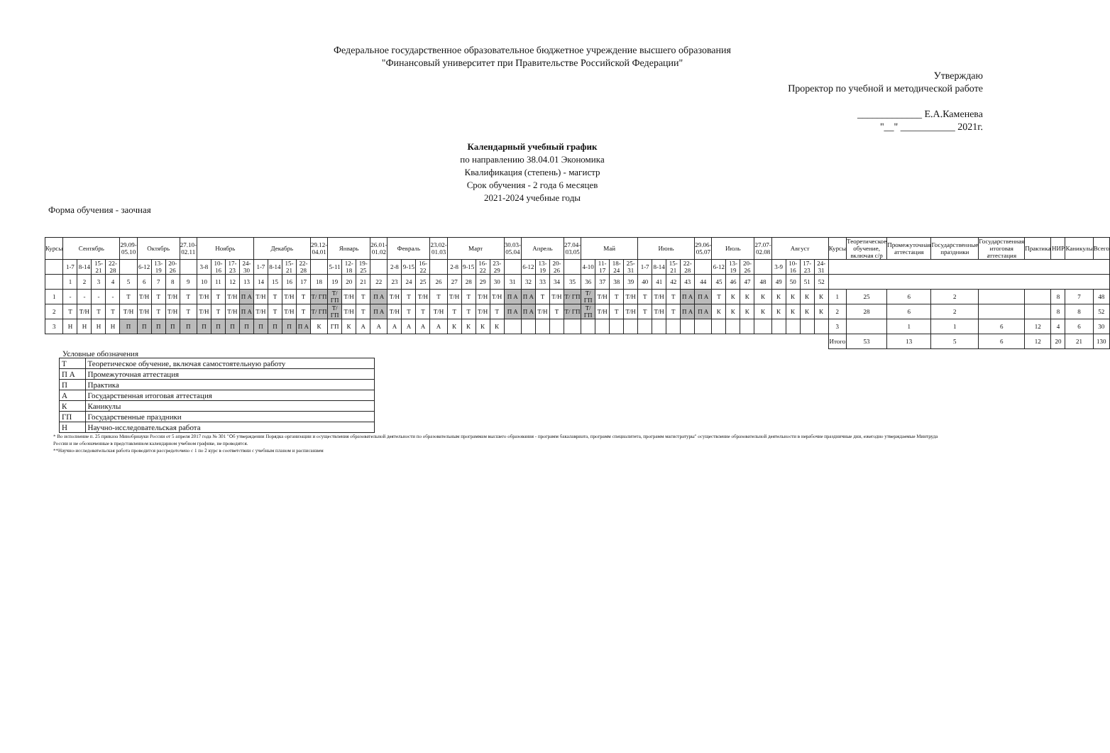Федеральное государственное образовательное бюджетное учреждение высшего образования
"Финансовый университет при Правительстве Российской Федерации"
Утверждаю
Проректор по учебной и методической работе
_____________ Е.А.Каменева
"__" ___________ 2021г.
Календарный учебный график
по направлению 38.04.01 Экономика
Квалификация (степень) - магистр
Срок обучения - 2 года 6 месяцев
2021-2024 учебные годы
Форма обучения - заочная
| Курсы | Сентябрь | | | | 29.09-05.10 | Октябрь | | | 27.10-02.11 | Ноябрь | | | | Декабрь | | | | 29.12-04.01 | Январь | | | 26.01-01.02 | Февраль | | | 23.02-01.03 | Март | | | | 30.03-05.04 | Апрель | | | 27.04-03.05 | Май | | | | Июнь | | | | 29.06-05.07 | Июль | | | 27.07-02.08 | Август | | | | Курсы | Теоретическое обучение, включая с/р | Промежуточная аттестация | Государственные праздники | Государственная итоговая аттестация | Практика | НИР | Каникулы | Всего |
| --- | --- | --- | --- | --- | --- | --- | --- | --- | --- | --- | --- | --- | --- | --- | --- | --- | --- | --- | --- | --- | --- | --- | --- | --- | --- | --- | --- | --- | --- | --- | --- | --- | --- | --- | --- | --- | --- | --- | --- | --- | --- | --- | --- | --- | --- | --- | --- | --- | --- | --- | --- | --- | --- | --- | --- | --- | --- | --- | --- | --- | --- |
| | 1-7 | 8-14 | 15-21 | 22-28 | | 6-12 | 13-19 | 20-26 | | 3-8 | 10-16 | 17-23 | 24-30 | 1-7 | 8-14 | 15-21 | 22-28 | | 5-11 | 12-18 | 19-25 | | 2-8 | 9-15 | 16-22 | | 2-8 | 9-15 | 16-22 | 23-29 | | 6-12 | 13-19 | 20-26 | | 4-10 | 11-17 | 18-24 | 25-31 | 1-7 | 8-14 | 15-21 | 22-28 | | 6-12 | 13-19 | 20-26 | | 3-9 | 10-16 | 17-23 | 24-31 | | | | | | | | | |
| | 1 | 2 | 3 | 4 | 5 | 6 | 7 | 8 | 9 | 10 | 11 | 12 | 13 | 14 | 15 | 16 | 17 | 18 | 19 | 20 | 21 | 22 | 23 | 24 | 25 | 26 | 27 | 28 | 29 | 30 | 31 | 32 | 33 | 34 | 35 | 36 | 37 | 38 | 39 | 40 | 41 | 42 | 43 | 44 | 45 | 46 | 47 | 48 | 49 | 50 | 51 | 52 | | | | | | | | | |
| 1 | - | - | - | - | Т | Т/Н | Т | Т/Н | Т | Т/Н | Т | Т/Н | П А | Т/Н | Т | Т/Н | Т | Т/ ГП | Т/ ГП | Т/Н | Т | П А | Т/Н | Т | Т/Н | Т | Т/Н | Т | Т/Н | Т/Н | П А | П А | Т | Т/Н | Т/ ГП | Т/ ГП | Т/Н | Т | Т/Н | Т | Т/Н | Т | П А | П А | Т | К | К | К | К | К | К | К | 1 | 25 | 6 | 2 | | | 8 | 7 | 48 |
| 2 | Т | Т/Н | Т | Т | Т/Н | Т/Н | Т | Т/Н | Т | Т/Н | Т | Т/Н | П А | Т/Н | Т | Т/Н | Т | Т/ ГП | Т/ ГП | Т/Н | Т | П А | Т/Н | Т | Т | Т/Н | Т | Т | Т/Н | Т | П А | П А | Т/Н | Т | Т/ ГП | Т/ ГП | Т/Н | Т | Т/Н | Т | Т/Н | Т | П А | П А | К | К | К | К | К | К | К | К | 2 | 28 | 6 | 2 | | | 8 | 8 | 52 |
| 3 | Н | Н | Н | Н | П | П | П | П | П | П | П | П | П | П | П | П | П А | К | ГП | К | А | А | А | А | А | А | К | К | К | К | | | | | | | | | | | | | | | | | | | | | | | 3 | | 1 | 1 | 6 | 12 | 4 | 6 | 30 |
| | | | | | | | | | | | | | | | | | | | | | | | | | | | | | | | | | | | | | | | | | | | | | | | | | | | | | Итого | 53 | 13 | 5 | 6 | 12 | 20 | 21 | 130 |
Условные обозначения
| Т | Теоретическое обучение, включая самостоятельную работу |
| П А | Промежуточная аттестация |
| П | Практика |
| А | Государственная итоговая аттестация |
| К | Каникулы |
| ГП | Государственные праздники |
| Н | Научно-исследовательская работа |
* Во исполнение п. 25 приказа Минобрнауки России от 5 апреля 2017 года № 301 "Об утверждении Порядка организации и осуществления образовательной деятельности по образовательным программам высшего образования - программ бакалавриата, программ специалитета, программ магистратуры" осуществление образовательной деятельности в нерабочие праздничные дни, ежегодно утверждаемые Минтруда России и не обозначенные в представленном календарном учебном графике, не проводятся.
**Научно-исследовательская работа проводится рассредоточено с 1 по 2 курс в соответствии с учебным планом и расписанием